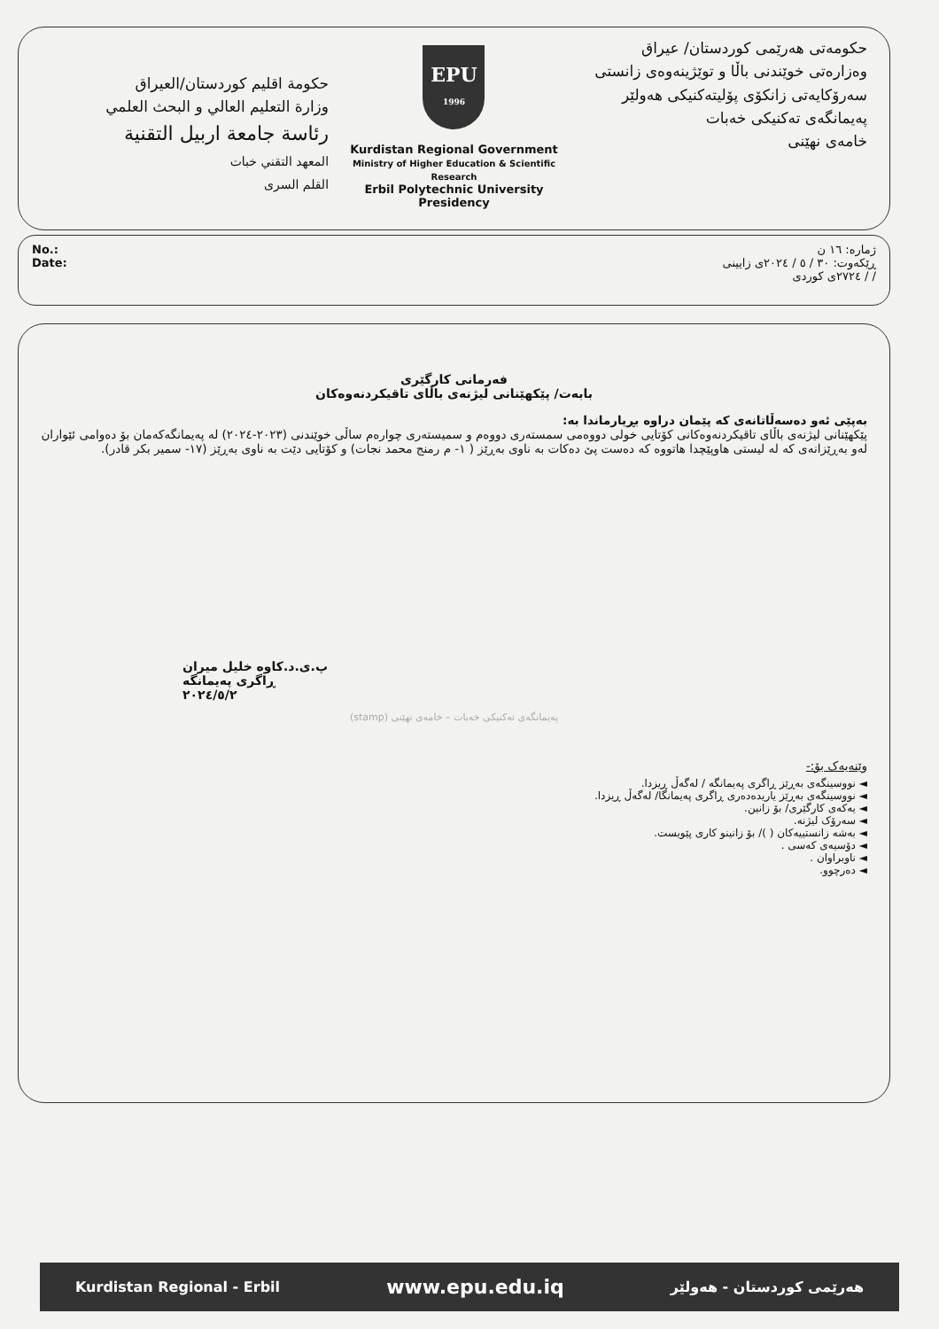حكومة اقليم كوردستان/العيراق
وزارة التعليم العالي و البحث العلمي
رئاسة جامعة اربيل التقنية
المعهد التقني خبات
القلم السرى
EPU
1996
Kurdistan Regional Government
Ministry of Higher Education & Scientific Research
Erbil Polytechnic University Presidency
حکومەتی هەرێمی کوردستان/ عیراق
وەزارەتی خوێندنی باڵا و توێژینەوەی زانستی
سەرۆکایەتی زانکۆی پۆلیتەکنیکی هەولێر
پەیمانگەی تەکنیکی خەبات
خامەی نهێنی
No.:
Date:
ژمارە: ١٦ ن
ڕێکەوت: ٣٠ / ٥ / ٢٠٢٤ی زایینی
/ / ٢٧٢٤ی کوردی
فەرمانی کارگێری
بابەت/ پێکهێنانی لیژنەی باڵای تاقیکردنەوەکان
بەپێی ئەو دەسەڵاتانەی کە پێمان دراوە بڕیارماندا بە:
پێکهێنانی لیژنەی باڵای تاقیکردنەوەکانی کۆتایی خولی دووەمی سمستەری دووەم و سمیستەری چوارەم ساڵی خوێندنی (٢٠٢٣-٢٠٢٤) لە پەیمانگەکەمان بۆ دەوامی ئێواران لەو بەڕێزانەی کە لە لیستی هاوپێچدا هاتووە کە دەست پێ دەکات بە ناوی بەڕێز ( ١- م رمنج محمد نجات) و کۆتایی دێت بە ناوی بەڕێز (١٧- سمیر بکر قادر).
پ.ی.د.کاوە خلیل میران
ڕاگری پەیمانگە
٢٠٢٤/٥/٢
(stamp) پەیمانگەی تەکنیکی خەبات – خامەی نهێنی
وێنەیەک بۆ:-
◄ نووسینگەی بەڕێز ڕاگری پەیمانگە / لەگەڵ ڕیزدا.
◄ نووسینگەی بەڕێز یاریدەدەری ڕاگری پەیمانگا/ لەگەڵ ڕیزدا.
◄ یەکەی کارگێری/ بۆ زانین.
◄ سەرۆک لیژنە.
◄ بەشە زانستییەکان ( )/ بۆ زانینو کاری پێویست.
◄ دۆسیەی کەسی .
◄ ناوبراوان .
◄ دەرچوو.
Kurdistan Regional - Erbil www.epu.edu.iq هەرێمی کوردستان - هەولێر